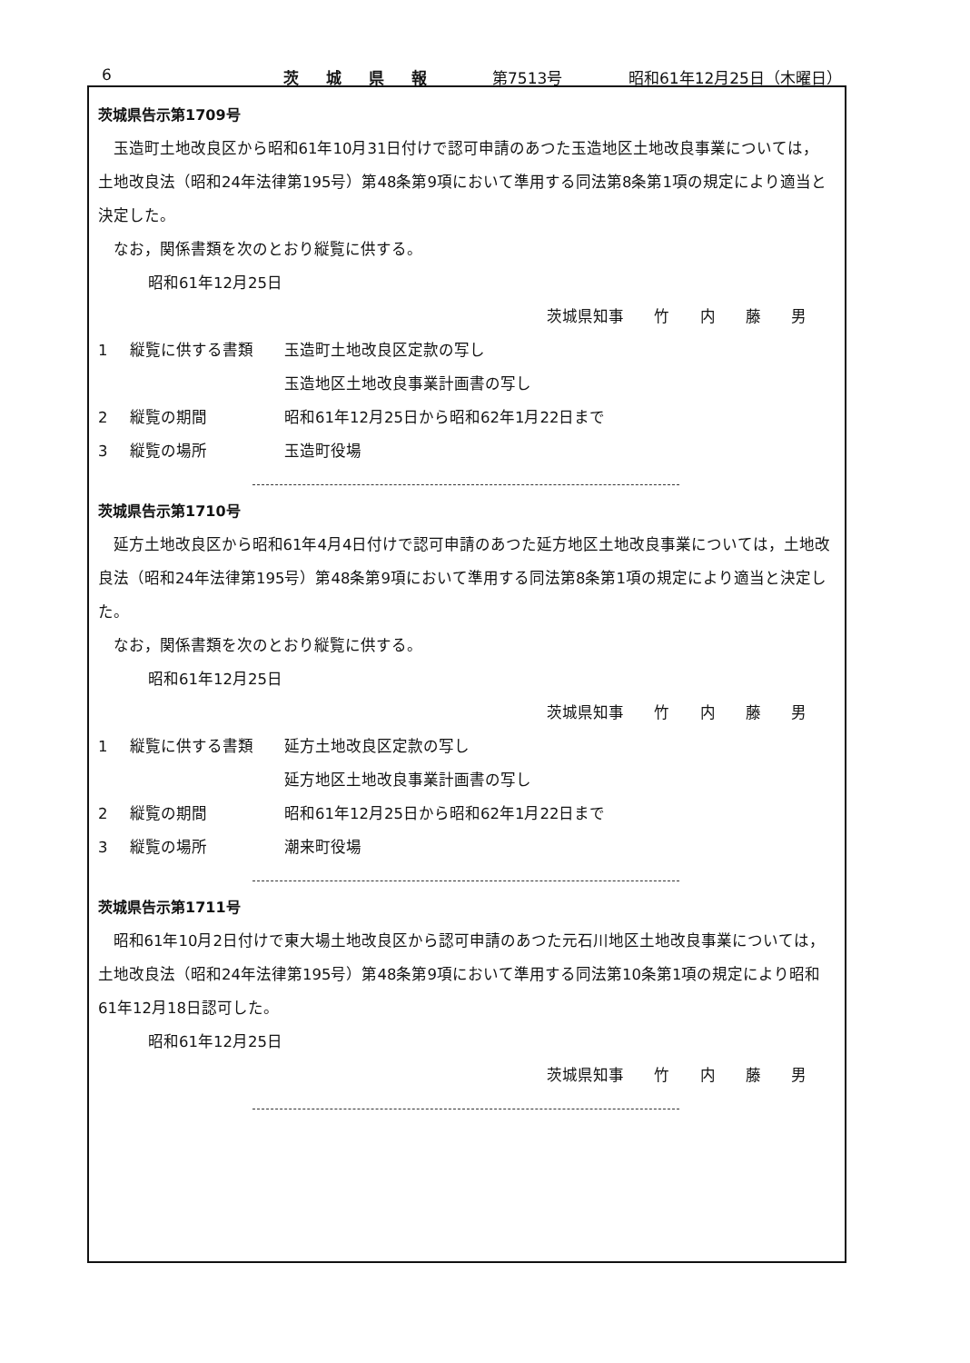6 茨城県報 第7513号 昭和61年12月25日（木曜日）
茨城県告示第1709号
玉造町土地改良区から昭和61年10月31日付けで認可申請のあつた玉造地区土地改良事業については，土地改良法（昭和24年法律第195号）第48条第9項において準用する同法第8条第1項の規定により適当と決定した。
なお，関係書類を次のとおり縦覧に供する。
昭和61年12月25日
茨城県知事 竹 内 藤 男
1 縦覧に供する書類 玉造町土地改良区定款の写し
玉造地区土地改良事業計画書の写し
2 縦覧の期間 昭和61年12月25日から昭和62年1月22日まで
3 縦覧の場所 玉造町役場
茨城県告示第1710号
延方土地改良区から昭和61年4月4日付けで認可申請のあつた延方地区土地改良事業については，土地改良法（昭和24年法律第195号）第48条第9項において準用する同法第8条第1項の規定により適当と決定した。
なお，関係書類を次のとおり縦覧に供する。
昭和61年12月25日
茨城県知事 竹 内 藤 男
1 縦覧に供する書類 延方土地改良区定款の写し
延方地区土地改良事業計画書の写し
2 縦覧の期間 昭和61年12月25日から昭和62年1月22日まで
3 縦覧の場所 潮来町役場
茨城県告示第1711号
昭和61年10月2日付けで東大場土地改良区から認可申請のあつた元石川地区土地改良事業については，土地改良法（昭和24年法律第195号）第48条第9項において準用する同法第10条第1項の規定により昭和61年12月18日認可した。
昭和61年12月25日
茨城県知事 竹 内 藤 男